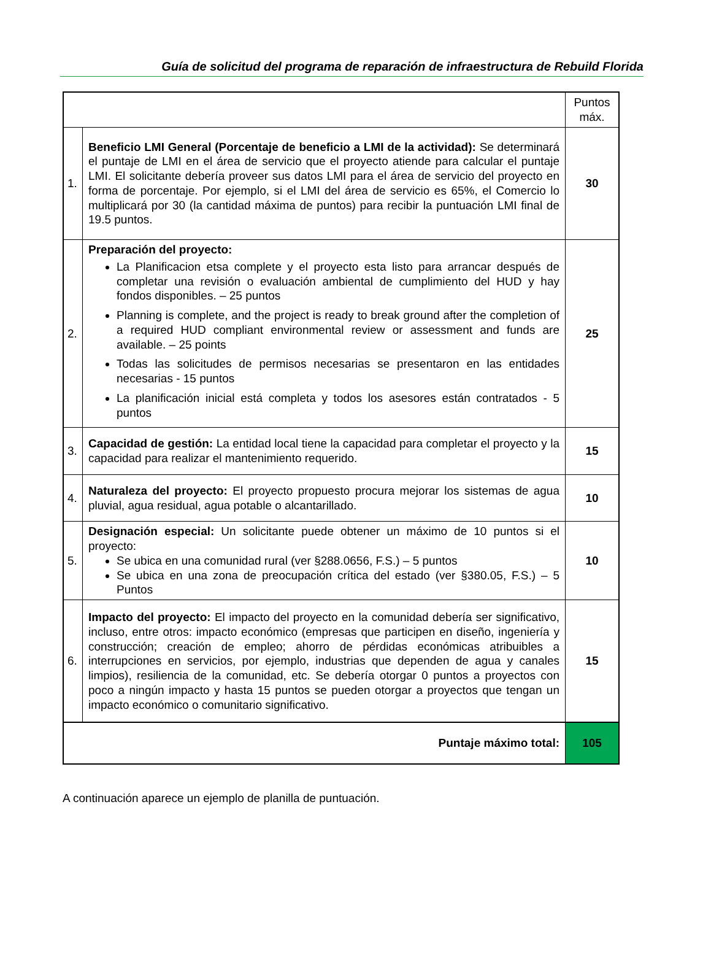Guía de solicitud del programa de reparación de infraestructura de Rebuild Florida
| | | Puntos máx. |
| 1. | Beneficio LMI General (Porcentaje de beneficio a LMI de la actividad): Se determinará el puntaje de LMI en el área de servicio que el proyecto atiende para calcular el puntaje LMI. El solicitante debería proveer sus datos LMI para el área de servicio del proyecto en forma de porcentaje. Por ejemplo, si el LMI del área de servicio es 65%, el Comercio lo multiplicará por 30 (la cantidad máxima de puntos) para recibir la puntuación LMI final de 19.5 puntos. | 30 |
| 2. | Preparación del proyecto: La Planificacion etsa complete y el proyecto esta listo para arrancar después de completar una revisión o evaluación ambiental de cumplimiento del HUD y hay fondos disponibles. – 25 puntos Planning is complete, and the project is ready to break ground after the completion of a required HUD compliant environmental review or assessment and funds are available. – 25 points Todas las solicitudes de permisos necesarias se presentaron en las entidades necesarias - 15 puntos La planificación inicial está completa y todos los asesores están contratados - 5 puntos | 25 |
| 3. | Capacidad de gestión: La entidad local tiene la capacidad para completar el proyecto y la capacidad para realizar el mantenimiento requerido. | 15 |
| 4. | Naturaleza del proyecto: El proyecto propuesto procura mejorar los sistemas de agua pluvial, agua residual, agua potable o alcantarillado. | 10 |
| 5. | Designación especial: Un solicitante puede obtener un máximo de 10 puntos si el proyecto: Se ubica en una comunidad rural (ver §288.0656, F.S.) – 5 puntos Se ubica en una zona de preocupación crítica del estado (ver §380.05, F.S.) – 5 Puntos | 10 |
| 6. | Impacto del proyecto: El impacto del proyecto en la comunidad debería ser significativo, incluso, entre otros: impacto económico (empresas que participen en diseño, ingeniería y construcción; creación de empleo; ahorro de pérdidas económicas atribuibles a interrupciones en servicios, por ejemplo, industrias que dependen de agua y canales limpios), resiliencia de la comunidad, etc. Se debería otorgar 0 puntos a proyectos con poco a ningún impacto y hasta 15 puntos se pueden otorgar a proyectos que tengan un impacto económico o comunitario significativo. | 15 |
| Puntaje máximo total: | | 105 |
A continuación aparece un ejemplo de planilla de puntuación.